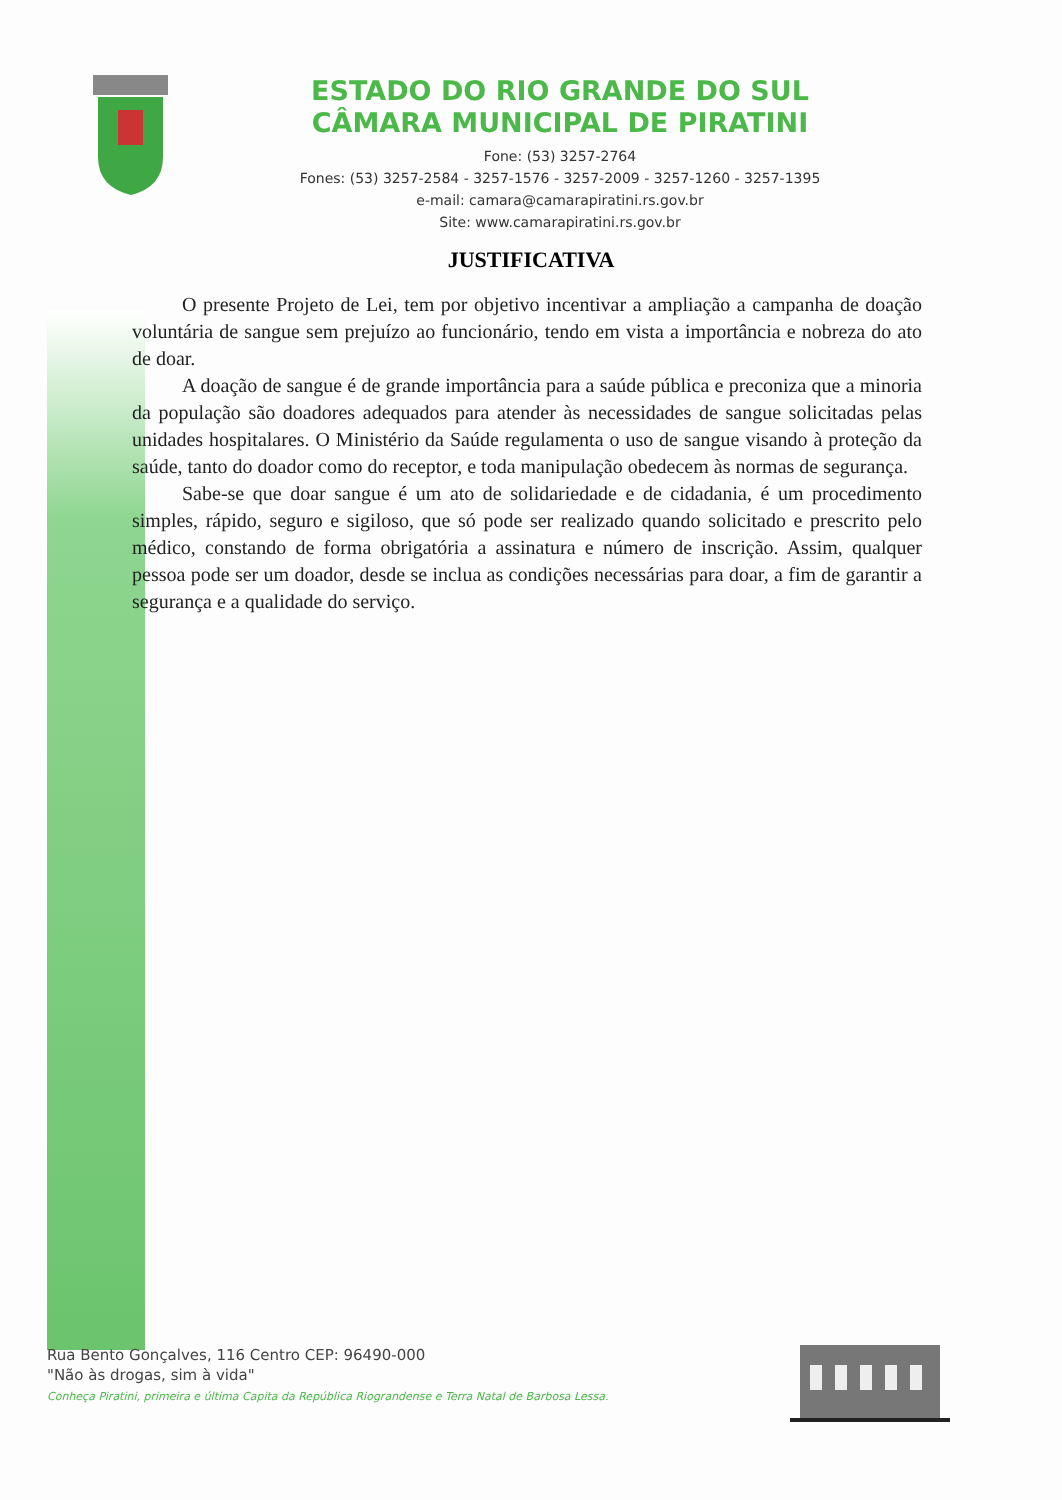ESTADO DO RIO GRANDE DO SUL
CÂMARA MUNICIPAL DE PIRATINI
Fone: (53) 3257-2764
Fones: (53) 3257-2584 - 3257-1576 - 3257-2009 - 3257-1260 - 3257-1395
e-mail: camara@camarapiratini.rs.gov.br
Site: www.camarapiratini.rs.gov.br
JUSTIFICATIVA
O presente Projeto de Lei, tem por objetivo incentivar a ampliação a campanha de doação voluntária de sangue sem prejuízo ao funcionário, tendo em vista a importância e nobreza do ato de doar.
A doação de sangue é de grande importância para a saúde pública e preconiza que a minoria da população são doadores adequados para atender às necessidades de sangue solicitadas pelas unidades hospitalares. O Ministério da Saúde regulamenta o uso de sangue visando à proteção da saúde, tanto do doador como do receptor, e toda manipulação obedecem às normas de segurança.
Sabe-se que doar sangue é um ato de solidariedade e de cidadania, é um procedimento simples, rápido, seguro e sigiloso, que só pode ser realizado quando solicitado e prescrito pelo médico, constando de forma obrigatória a assinatura e número de inscrição. Assim, qualquer pessoa pode ser um doador, desde se inclua as condições necessárias para doar, a fim de garantir a segurança e a qualidade do serviço.
Rua Bento Gonçalves, 116 Centro CEP: 96490-000
"Não às drogas, sim à vida"
Conheça Piratini, primeira e última Capita da República Riograndense e Terra Natal de Barbosa Lessa.